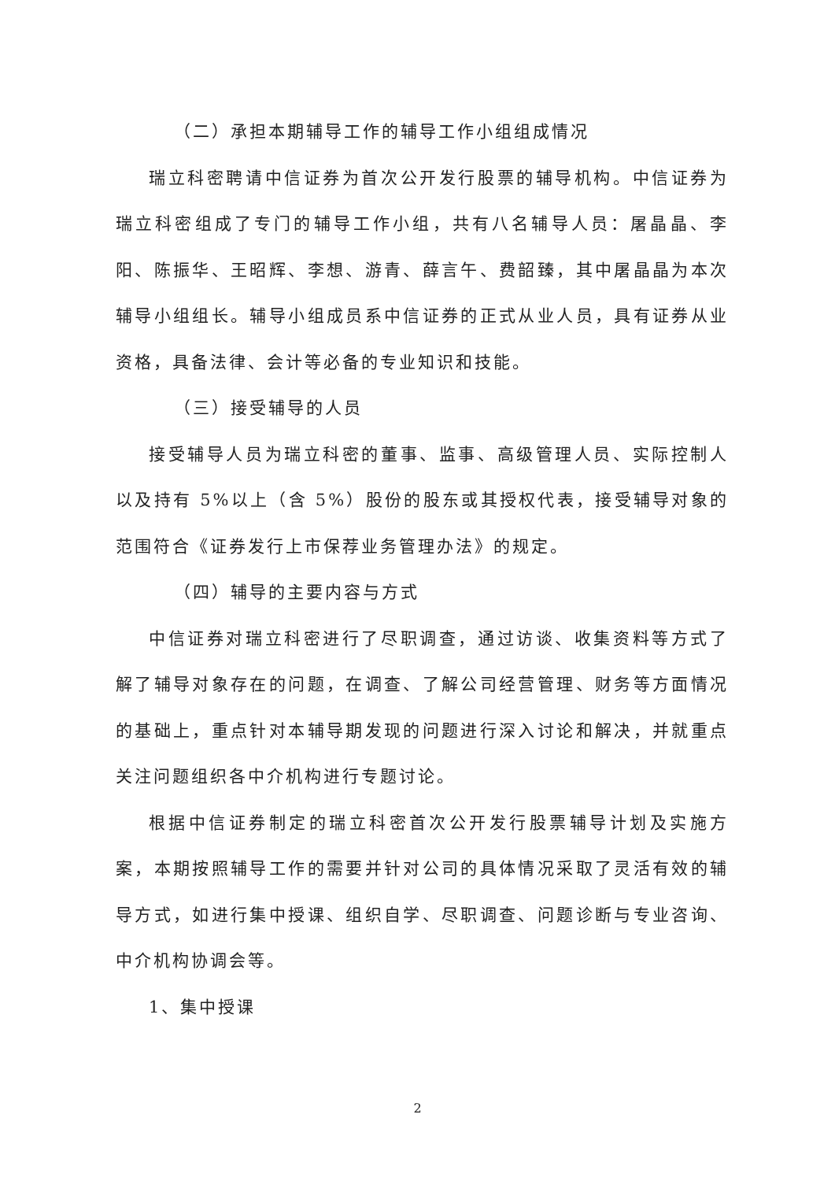（二）承担本期辅导工作的辅导工作小组组成情况
瑞立科密聘请中信证券为首次公开发行股票的辅导机构。中信证券为瑞立科密组成了专门的辅导工作小组，共有八名辅导人员：屠晶晶、李阳、陈振华、王昭辉、李想、游青、薛言午、费韶臻，其中屠晶晶为本次辅导小组组长。辅导小组成员系中信证券的正式从业人员，具有证券从业资格，具备法律、会计等必备的专业知识和技能。
（三）接受辅导的人员
接受辅导人员为瑞立科密的董事、监事、高级管理人员、实际控制人以及持有 5%以上（含 5%）股份的股东或其授权代表，接受辅导对象的范围符合《证券发行上市保荐业务管理办法》的规定。
（四）辅导的主要内容与方式
中信证券对瑞立科密进行了尽职调查，通过访谈、收集资料等方式了解了辅导对象存在的问题，在调查、了解公司经营管理、财务等方面情况的基础上，重点针对本辅导期发现的问题进行深入讨论和解决，并就重点关注问题组织各中介机构进行专题讨论。
根据中信证券制定的瑞立科密首次公开发行股票辅导计划及实施方案，本期按照辅导工作的需要并针对公司的具体情况采取了灵活有效的辅导方式，如进行集中授课、组织自学、尽职调查、问题诊断与专业咨询、中介机构协调会等。
1、集中授课
2